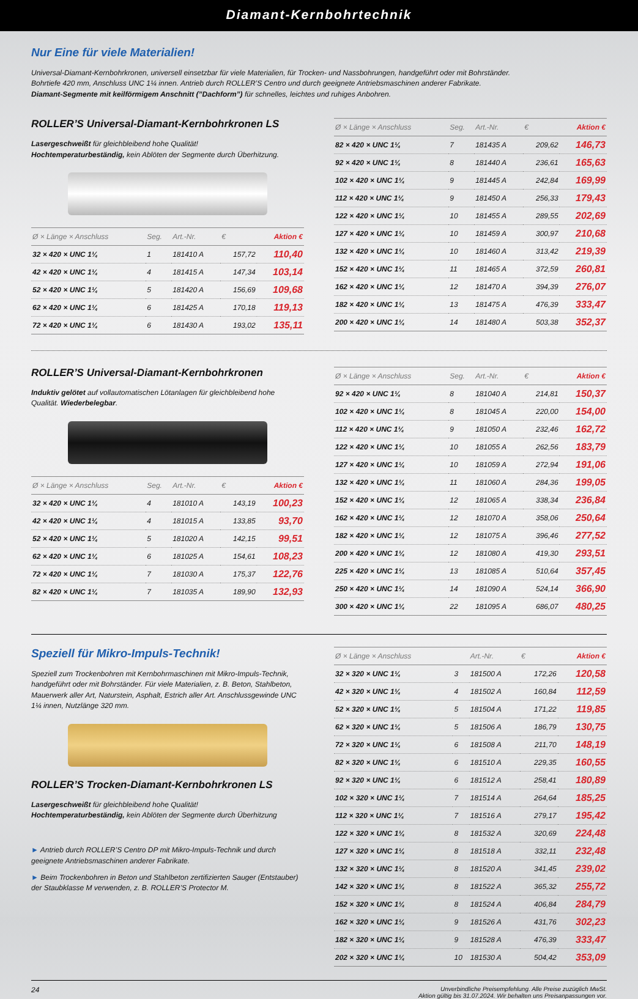Diamant-Kernbohrtechnik
Nur Eine für viele Materialien!
Universal-Diamant-Kernbohrkronen, universell einsetzbar für viele Materialien, für Trocken- und Nassbohrungen, handgeführt oder mit Bohrständer.
Bohrtiefe 420 mm, Anschluss UNC 1¼ innen. Antrieb durch ROLLER’S Centro und durch geeignete Antriebsmaschinen anderer Fabrikate.
Diamant-Segmente mit keilförmigem Anschnitt (”Dachform”) für schnelles, leichtes und ruhiges Anbohren.
ROLLER’S Universal-Diamant-Kernbohrkronen LS
Lasergeschweißt für gleichbleibend hohe Qualität!
Hochtemperaturbeständig, kein Ablöten der Segmente durch Überhitzung.
| Ø × Länge × Anschluss | Seg. | Art.-Nr. | € | Aktion € |
| --- | --- | --- | --- | --- |
| 32 × 420 × UNC 1¼ | 1 | 181410 A | 157,72 | 110,40 |
| 42 × 420 × UNC 1¼ | 4 | 181415 A | 147,34 | 103,14 |
| 52 × 420 × UNC 1¼ | 5 | 181420 A | 156,69 | 109,68 |
| 62 × 420 × UNC 1¼ | 6 | 181425 A | 170,18 | 119,13 |
| 72 × 420 × UNC 1¼ | 6 | 181430 A | 193,02 | 135,11 |
| Ø × Länge × Anschluss | Seg. | Art.-Nr. | € | Aktion € |
| --- | --- | --- | --- | --- |
| 82 × 420 × UNC 1¼ | 7 | 181435 A | 209,62 | 146,73 |
| 92 × 420 × UNC 1¼ | 8 | 181440 A | 236,61 | 165,63 |
| 102 × 420 × UNC 1¼ | 9 | 181445 A | 242,84 | 169,99 |
| 112 × 420 × UNC 1¼ | 9 | 181450 A | 256,33 | 179,43 |
| 122 × 420 × UNC 1¼ | 10 | 181455 A | 289,55 | 202,69 |
| 127 × 420 × UNC 1¼ | 10 | 181459 A | 300,97 | 210,68 |
| 132 × 420 × UNC 1¼ | 10 | 181460 A | 313,42 | 219,39 |
| 152 × 420 × UNC 1¼ | 11 | 181465 A | 372,59 | 260,81 |
| 162 × 420 × UNC 1¼ | 12 | 181470 A | 394,39 | 276,07 |
| 182 × 420 × UNC 1¼ | 13 | 181475 A | 476,39 | 333,47 |
| 200 × 420 × UNC 1¼ | 14 | 181480 A | 503,38 | 352,37 |
ROLLER’S Universal-Diamant-Kernbohrkronen
Induktiv gelötet auf vollautomatischen Lötanlagen für gleichbleibend hohe Qualität. Wiederbelegbar.
| Ø × Länge × Anschluss | Seg. | Art.-Nr. | € | Aktion € |
| --- | --- | --- | --- | --- |
| 32 × 420 × UNC 1¼ | 4 | 181010 A | 143,19 | 100,23 |
| 42 × 420 × UNC 1¼ | 4 | 181015 A | 133,85 | 93,70 |
| 52 × 420 × UNC 1¼ | 5 | 181020 A | 142,15 | 99,51 |
| 62 × 420 × UNC 1¼ | 6 | 181025 A | 154,61 | 108,23 |
| 72 × 420 × UNC 1¼ | 7 | 181030 A | 175,37 | 122,76 |
| 82 × 420 × UNC 1¼ | 7 | 181035 A | 189,90 | 132,93 |
| Ø × Länge × Anschluss | Seg. | Art.-Nr. | € | Aktion € |
| --- | --- | --- | --- | --- |
| 92 × 420 × UNC 1¼ | 8 | 181040 A | 214,81 | 150,37 |
| 102 × 420 × UNC 1¼ | 8 | 181045 A | 220,00 | 154,00 |
| 112 × 420 × UNC 1¼ | 9 | 181050 A | 232,46 | 162,72 |
| 122 × 420 × UNC 1¼ | 10 | 181055 A | 262,56 | 183,79 |
| 127 × 420 × UNC 1¼ | 10 | 181059 A | 272,94 | 191,06 |
| 132 × 420 × UNC 1¼ | 11 | 181060 A | 284,36 | 199,05 |
| 152 × 420 × UNC 1¼ | 12 | 181065 A | 338,34 | 236,84 |
| 162 × 420 × UNC 1¼ | 12 | 181070 A | 358,06 | 250,64 |
| 182 × 420 × UNC 1¼ | 12 | 181075 A | 396,46 | 277,52 |
| 200 × 420 × UNC 1¼ | 12 | 181080 A | 419,30 | 293,51 |
| 225 × 420 × UNC 1¼ | 13 | 181085 A | 510,64 | 357,45 |
| 250 × 420 × UNC 1¼ | 14 | 181090 A | 524,14 | 366,90 |
| 300 × 420 × UNC 1¼ | 22 | 181095 A | 686,07 | 480,25 |
Speziell für Mikro-Impuls-Technik!
Speziell zum Trockenbohren mit Kernbohrmaschinen mit Mikro-Impuls-Technik, handgeführt oder mit Bohrständer. Für viele Materialien, z. B. Beton, Stahlbeton, Mauerwerk aller Art, Naturstein, Asphalt, Estrich aller Art. Anschlussgewinde UNC 1¼ innen, Nutzlänge 320 mm.
ROLLER’S Trocken-Diamant-Kernbohrkronen LS
Lasergeschweißt für gleichbleibend hohe Qualität!
Hochtemperaturbeständig, kein Ablöten der Segmente durch Überhitzung
► Antrieb durch ROLLER’S Centro DP mit Mikro-Impuls-Technik und durch geeignete Antriebsmaschinen anderer Fabrikate.
► Beim Trockenbohren in Beton und Stahlbeton zertifizierten Sauger (Entstauber) der Staubklasse M verwenden, z. B. ROLLER’S Protector M.
| Ø × Länge × Anschluss | | Art.-Nr. | € | Aktion € |
| --- | --- | --- | --- | --- |
| 32 × 320 × UNC 1¼ | 3 | 181500 A | 172,26 | 120,58 |
| 42 × 320 × UNC 1¼ | 4 | 181502 A | 160,84 | 112,59 |
| 52 × 320 × UNC 1¼ | 5 | 181504 A | 171,22 | 119,85 |
| 62 × 320 × UNC 1¼ | 5 | 181506 A | 186,79 | 130,75 |
| 72 × 320 × UNC 1¼ | 6 | 181508 A | 211,70 | 148,19 |
| 82 × 320 × UNC 1¼ | 6 | 181510 A | 229,35 | 160,55 |
| 92 × 320 × UNC 1¼ | 6 | 181512 A | 258,41 | 180,89 |
| 102 × 320 × UNC 1¼ | 7 | 181514 A | 264,64 | 185,25 |
| 112 × 320 × UNC 1¼ | 7 | 181516 A | 279,17 | 195,42 |
| 122 × 320 × UNC 1¼ | 8 | 181532 A | 320,69 | 224,48 |
| 127 × 320 × UNC 1¼ | 8 | 181518 A | 332,11 | 232,48 |
| 132 × 320 × UNC 1¼ | 8 | 181520 A | 341,45 | 239,02 |
| 142 × 320 × UNC 1¼ | 8 | 181522 A | 365,32 | 255,72 |
| 152 × 320 × UNC 1¼ | 8 | 181524 A | 406,84 | 284,79 |
| 162 × 320 × UNC 1¼ | 9 | 181526 A | 431,76 | 302,23 |
| 182 × 320 × UNC 1¼ | 9 | 181528 A | 476,39 | 333,47 |
| 202 × 320 × UNC 1¼ | 10 | 181530 A | 504,42 | 353,09 |
24 Unverbindliche Preisempfehlung. Alle Preise zuzüglich MwSt.
Aktion gültig bis 31.07.2024. Wir behalten uns Preisanpassungen vor.